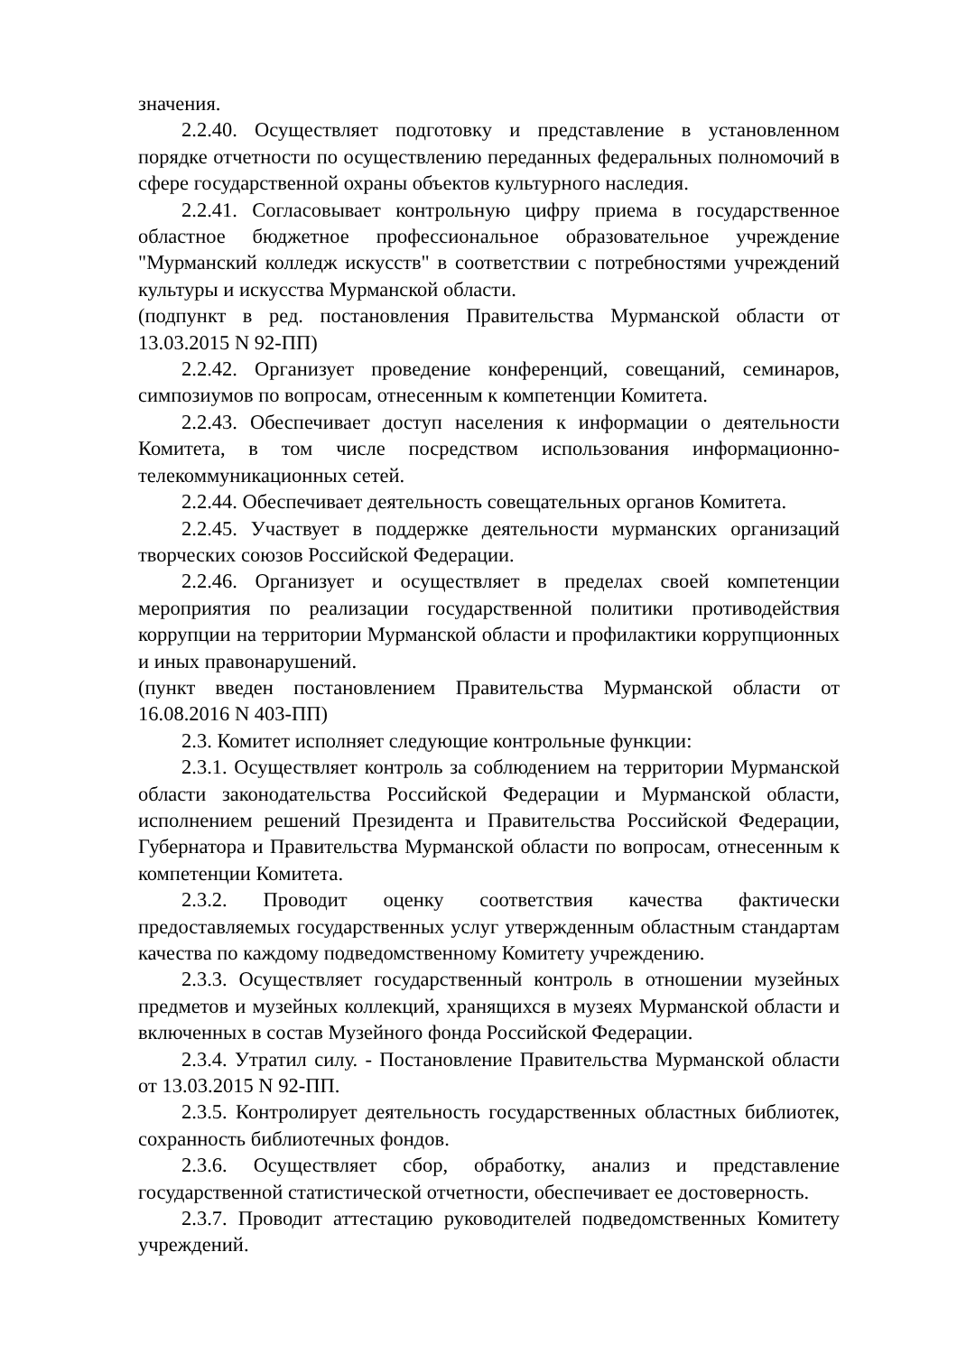значения.
2.2.40. Осуществляет подготовку и представление в установленном порядке отчетности по осуществлению переданных федеральных полномочий в сфере государственной охраны объектов культурного наследия.
2.2.41. Согласовывает контрольную цифру приема в государственное областное бюджетное профессиональное образовательное учреждение "Мурманский колледж искусств" в соответствии с потребностями учреждений культуры и искусства Мурманской области.
(подпункт в ред. постановления Правительства Мурманской области от 13.03.2015 N 92-ПП)
2.2.42. Организует проведение конференций, совещаний, семинаров, симпозиумов по вопросам, отнесенным к компетенции Комитета.
2.2.43. Обеспечивает доступ населения к информации о деятельности Комитета, в том числе посредством использования информационно-телекоммуникационных сетей.
2.2.44. Обеспечивает деятельность совещательных органов Комитета.
2.2.45. Участвует в поддержке деятельности мурманских организаций творческих союзов Российской Федерации.
2.2.46. Организует и осуществляет в пределах своей компетенции мероприятия по реализации государственной политики противодействия коррупции на территории Мурманской области и профилактики коррупционных и иных правонарушений.
(пункт введен постановлением Правительства Мурманской области от 16.08.2016 N 403-ПП)
2.3. Комитет исполняет следующие контрольные функции:
2.3.1. Осуществляет контроль за соблюдением на территории Мурманской области законодательства Российской Федерации и Мурманской области, исполнением решений Президента и Правительства Российской Федерации, Губернатора и Правительства Мурманской области по вопросам, отнесенным к компетенции Комитета.
2.3.2. Проводит оценку соответствия качества фактически предоставляемых государственных услуг утвержденным областным стандартам качества по каждому подведомственному Комитету учреждению.
2.3.3. Осуществляет государственный контроль в отношении музейных предметов и музейных коллекций, хранящихся в музеях Мурманской области и включенных в состав Музейного фонда Российской Федерации.
2.3.4. Утратил силу. - Постановление Правительства Мурманской области от 13.03.2015 N 92-ПП.
2.3.5. Контролирует деятельность государственных областных библиотек, сохранность библиотечных фондов.
2.3.6. Осуществляет сбор, обработку, анализ и представление государственной статистической отчетности, обеспечивает ее достоверность.
2.3.7. Проводит аттестацию руководителей подведомственных Комитету учреждений.